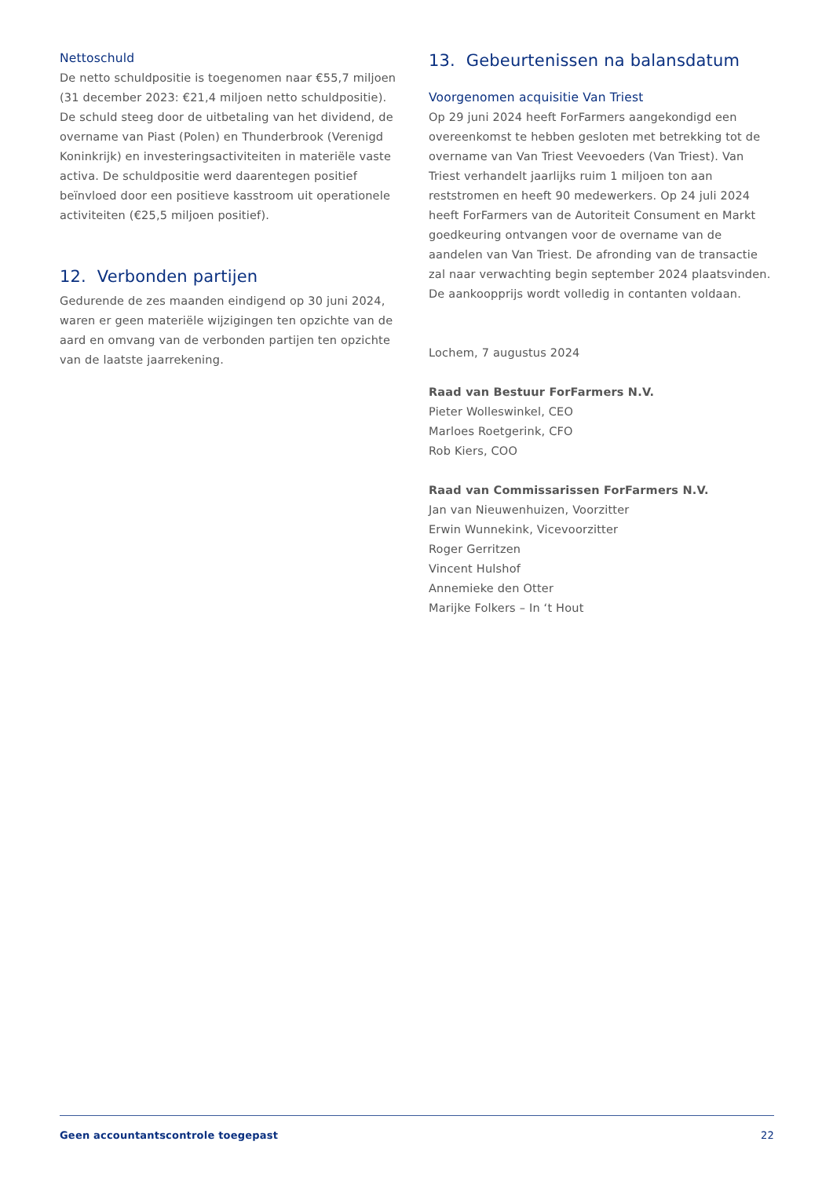Nettoschuld
De netto schuldpositie is toegenomen naar €55,7 miljoen (31 december 2023: €21,4 miljoen netto schuldpositie). De schuld steeg door de uitbetaling van het dividend, de overname van Piast (Polen) en Thunderbrook (Verenigd Koninkrijk) en investeringsactiviteiten in materiële vaste activa. De schuldpositie werd daarentegen positief beïnvloed door een positieve kasstroom uit operationele activiteiten (€25,5 miljoen positief).
12. Verbonden partijen
Gedurende de zes maanden eindigend op 30 juni 2024, waren er geen materiële wijzigingen ten opzichte van de aard en omvang van de verbonden partijen ten opzichte van de laatste jaarrekening.
13. Gebeurtenissen na balansdatum
Voorgenomen acquisitie Van Triest
Op 29 juni 2024 heeft ForFarmers aangekondigd een overeenkomst te hebben gesloten met betrekking tot de overname van Van Triest Veevoeders (Van Triest). Van Triest verhandelt jaarlijks ruim 1 miljoen ton aan reststromen en heeft 90 medewerkers. Op 24 juli 2024 heeft ForFarmers van de Autoriteit Consument en Markt goedkeuring ontvangen voor de overname van de aandelen van Van Triest. De afronding van de transactie zal naar verwachting begin september 2024 plaatsvinden. De aankoopprijs wordt volledig in contanten voldaan.
Lochem, 7 augustus 2024
Raad van Bestuur ForFarmers N.V.
Pieter Wolleswinkel, CEO
Marloes Roetgerink, CFO
Rob Kiers, COO
Raad van Commissarissen ForFarmers N.V.
Jan van Nieuwenhuizen, Voorzitter
Erwin Wunnekink, Vicevoorzitter
Roger Gerritzen
Vincent Hulshof
Annemieke den Otter
Marijke Folkers – In ‘t Hout
Geen accountantscontrole toegepast 22